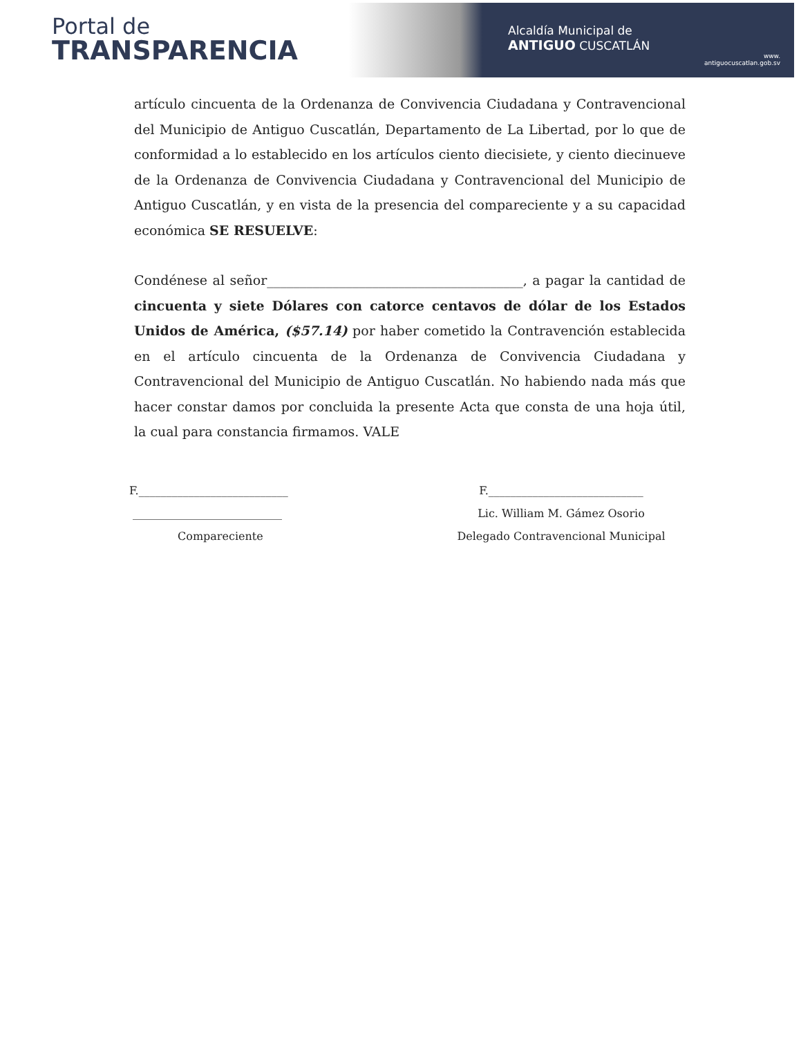Portal de
TRANSPARENCIA
Alcaldía Municipal de
ANTIGUO CUSCATLÁN
www.
antiguocuscatlan.gob.sv
artículo cincuenta de la Ordenanza de Convivencia Ciudadana y Contravencional del Municipio de Antiguo Cuscatlán, Departamento de La Libertad, por lo que de conformidad a lo establecido en los artículos ciento diecisiete, y ciento diecinueve de la Ordenanza de Convivencia Ciudadana y Contravencional del Municipio de Antiguo Cuscatlán, y en vista de la presencia del compareciente y a su capacidad económica SE RESUELVE:
Condénese al señor_______________________________________, a pagar la cantidad de cincuenta y siete Dólares con catorce centavos de dólar de los Estados Unidos de América, ($57.14) por haber cometido la Contravención establecida en el artículo cincuenta de la Ordenanza de Convivencia Ciudadana y Contravencional del Municipio de Antiguo Cuscatlán. No habiendo nada más que hacer constar damos por concluida la presente Acta que consta de una hoja útil, la cual para constancia firmamos. VALE
F.___________________________
___________________________
Compareciente
F.____________________________
Lic. William M. Gámez Osorio
Delegado Contravencional Municipal